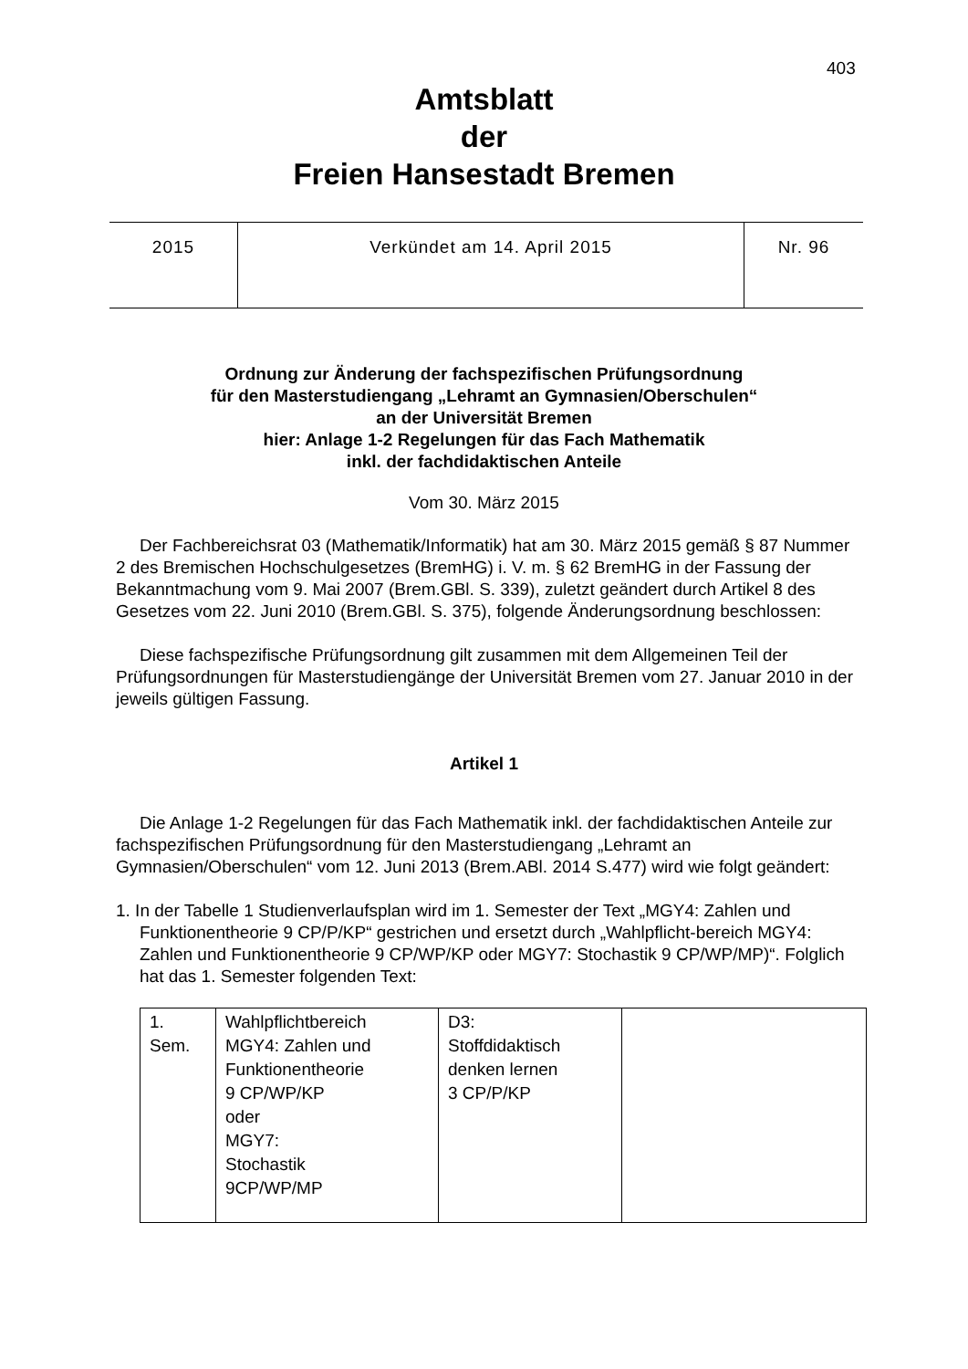403
Amtsblatt
der
Freien Hansestadt Bremen
| 2015 | Verkündet am 14. April 2015 | Nr. 96 |
Ordnung zur Änderung der fachspezifischen Prüfungsordnung
für den Masterstudiengang „Lehramt an Gymnasien/Oberschulen“
an der Universität Bremen
hier: Anlage 1-2 Regelungen für das Fach Mathematik
inkl. der fachdidaktischen Anteile
Vom 30. März 2015
Der Fachbereichsrat 03 (Mathematik/Informatik) hat am 30. März 2015 gemäß § 87 Nummer 2 des Bremischen Hochschulgesetzes (BremHG) i. V. m. § 62 BremHG in der Fassung der Bekanntmachung vom 9. Mai 2007 (Brem.GBl. S. 339), zuletzt geändert durch Artikel 8 des Gesetzes vom 22. Juni 2010 (Brem.GBl. S. 375), folgende Änderungsordnung beschlossen:
Diese fachspezifische Prüfungsordnung gilt zusammen mit dem Allgemeinen Teil der Prüfungsordnungen für Masterstudiengänge der Universität Bremen vom 27. Januar 2010 in der jeweils gültigen Fassung.
Artikel 1
Die Anlage 1-2 Regelungen für das Fach Mathematik inkl. der fachdidaktischen Anteile zur fachspezifischen Prüfungsordnung für den Masterstudiengang „Lehramt an Gymnasien/Oberschulen“ vom 12. Juni 2013 (Brem.ABl. 2014 S.477) wird wie folgt geändert:
1. In der Tabelle 1 Studienverlaufsplan wird im 1. Semester der Text „MGY4: Zahlen und Funktionentheorie 9 CP/P/KP“ gestrichen und ersetzt durch „Wahlpflicht-bereich MGY4: Zahlen und Funktionentheorie 9 CP/WP/KP oder MGY7: Stochastik 9 CP/WP/MP)“. Folglich hat das 1. Semester folgenden Text:
| 1. Sem. | Wahlpflichtbereich MGY4: Zahlen und Funktionentheorie 9 CP/WP/KP oder MGY7: Stochastik 9CP/WP/MP | D3: Stoffdidaktisch denken lernen 3 CP/P/KP | |